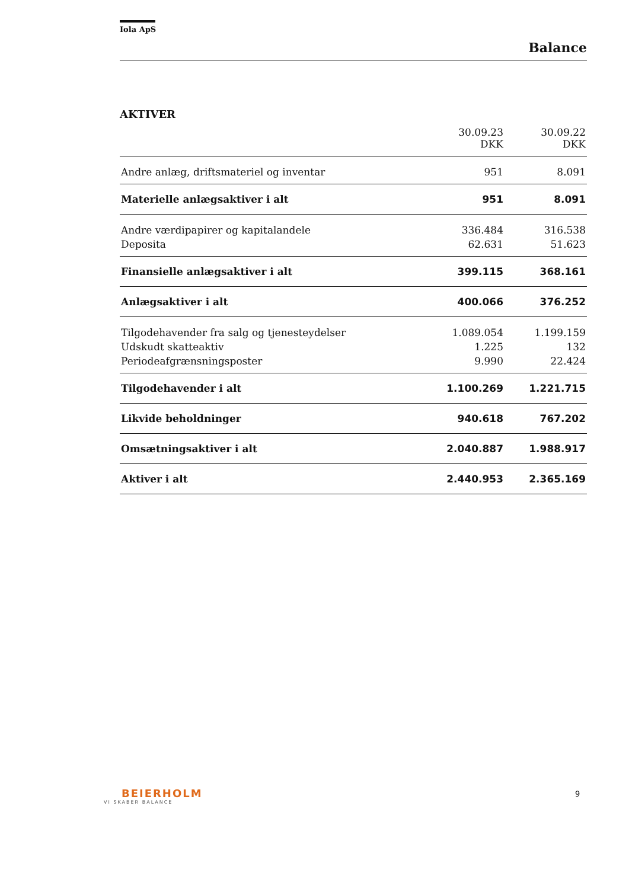Iola ApS
Balance
AKTIVER
| | 30.09.23 DKK | 30.09.22 DKK |
| --- | --- | --- |
| Andre anlæg, driftsmateriel og inventar | 951 | 8.091 |
| Materielle anlægsaktiver i alt | 951 | 8.091 |
| Andre værdipapirer og kapitalandele | 336.484 | 316.538 |
| Deposita | 62.631 | 51.623 |
| Finansielle anlægsaktiver i alt | 399.115 | 368.161 |
| Anlægsaktiver i alt | 400.066 | 376.252 |
| Tilgodehavender fra salg og tjenesteydelser | 1.089.054 | 1.199.159 |
| Udskudt skatteaktiv | 1.225 | 132 |
| Periodeafgrænsningsposter | 9.990 | 22.424 |
| Tilgodehavender i alt | 1.100.269 | 1.221.715 |
| Likvide beholdninger | 940.618 | 767.202 |
| Omsætningsaktiver i alt | 2.040.887 | 1.988.917 |
| Aktiver i alt | 2.440.953 | 2.365.169 |
BEIERHOLM
VI SKABER BALANCE
9